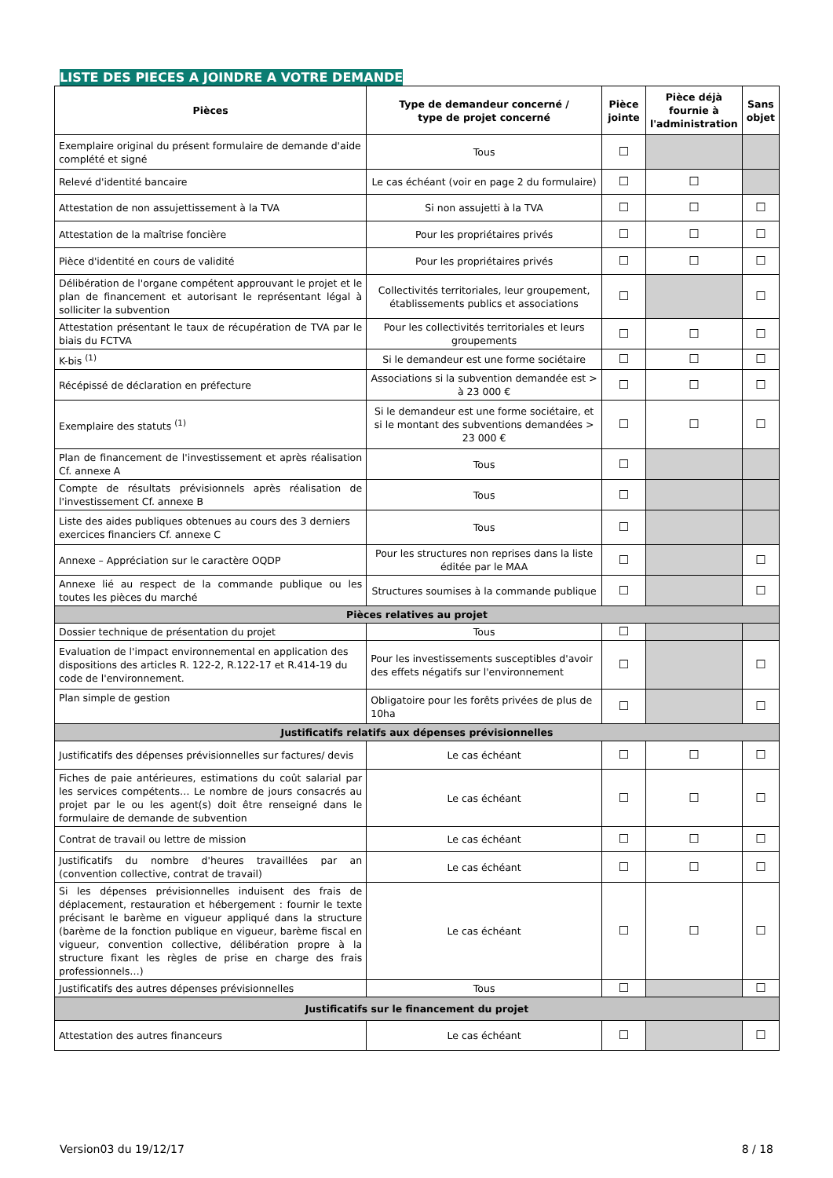LISTE DES PIECES A JOINDRE A VOTRE DEMANDE
| Pièces | Type de demandeur concerné / type de projet concerné | Pièce jointe | Pièce déjà fournie à l'administration | Sans objet |
| --- | --- | --- | --- | --- |
| Exemplaire original du présent formulaire de demande d'aide complété et signé | Tous | ☐ | | |
| Relevé d'identité bancaire | Le cas échéant (voir en page 2 du formulaire) | ☐ | ☐ | |
| Attestation de non assujettissement à la TVA | Si non assujetti à la TVA | ☐ | ☐ | ☐ |
| Attestation de la maîtrise foncière | Pour les propriétaires privés | ☐ | ☐ | ☐ |
| Pièce d'identité en cours de validité | Pour les propriétaires privés | ☐ | ☐ | ☐ |
| Délibération de l'organe compétent approuvant le projet et le plan de financement et autorisant le représentant légal à solliciter la subvention | Collectivités territoriales, leur groupement, établissements publics et associations | ☐ | | ☐ |
| Attestation présentant le taux de récupération de TVA par le biais du FCTVA | Pour les collectivités territoriales et leurs groupements | ☐ | ☐ | ☐ |
| K-bis <sup>(1)</sup> | Si le demandeur est une forme sociétaire | ☐ | ☐ | ☐ |
| Récépissé de déclaration en préfecture | Associations si la subvention demandée est > à 23 000 € | ☐ | ☐ | ☐ |
| Exemplaire des statuts <sup>(1)</sup> | Si le demandeur est une forme sociétaire, et si le montant des subventions demandées > 23 000 € | ☐ | ☐ | ☐ |
| Plan de financement de l'investissement et après réalisation Cf. annexe A | Tous | ☐ | | |
| Compte de résultats prévisionnels après réalisation de l'investissement Cf. annexe B | Tous | ☐ | | |
| Liste des aides publiques obtenues au cours des 3 derniers exercices financiers Cf. annexe C | Tous | ☐ | | |
| Annexe – Appréciation sur le caractère OQDP | Pour les structures non reprises dans la liste éditée par le MAA | ☐ | | ☐ |
| Annexe lié au respect de la commande publique ou les toutes les pièces du marché | Structures soumises à la commande publique | ☐ | | ☐ |
| Pièces relatives au projet | | | | |
| Dossier technique de présentation du projet | Tous | ☐ | | |
| Evaluation de l'impact environnemental en application des dispositions des articles R. 122-2, R.122-17 et R.414-19 du code de l'environnement. | Pour les investissements susceptibles d'avoir des effets négatifs sur l'environnement | ☐ | | ☐ |
| Plan simple de gestion | Obligatoire pour les forêts privées de plus de 10ha | ☐ | | ☐ |
| Justificatifs relatifs aux dépenses prévisionnelles | | | | |
| Justificatifs des dépenses prévisionnelles sur factures/ devis | Le cas échéant | ☐ | ☐ | ☐ |
| Fiches de paie antérieures, estimations du coût salarial par les services compétents… Le nombre de jours consacrés au projet par le ou les agent(s) doit être renseigné dans le formulaire de demande de subvention | Le cas échéant | ☐ | ☐ | ☐ |
| Contrat de travail ou lettre de mission | Le cas échéant | ☐ | ☐ | ☐ |
| Justificatifs du nombre d'heures travaillées par an (convention collective, contrat de travail) | Le cas échéant | ☐ | ☐ | ☐ |
| Si les dépenses prévisionnelles induisent des frais de déplacement, restauration et hébergement : fournir le texte précisant le barème en vigueur appliqué dans la structure (barème de la fonction publique en vigueur, barème fiscal en vigueur, convention collective, délibération propre à la structure fixant les règles de prise en charge des frais professionnels…) | Le cas échéant | ☐ | ☐ | ☐ |
| Justificatifs des autres dépenses prévisionnelles | Tous | ☐ | | ☐ |
| Justificatifs sur le financement du projet | | | | |
| Attestation des autres financeurs | Le cas échéant | ☐ | | ☐ |
Version03 du 19/12/17 8 / 18